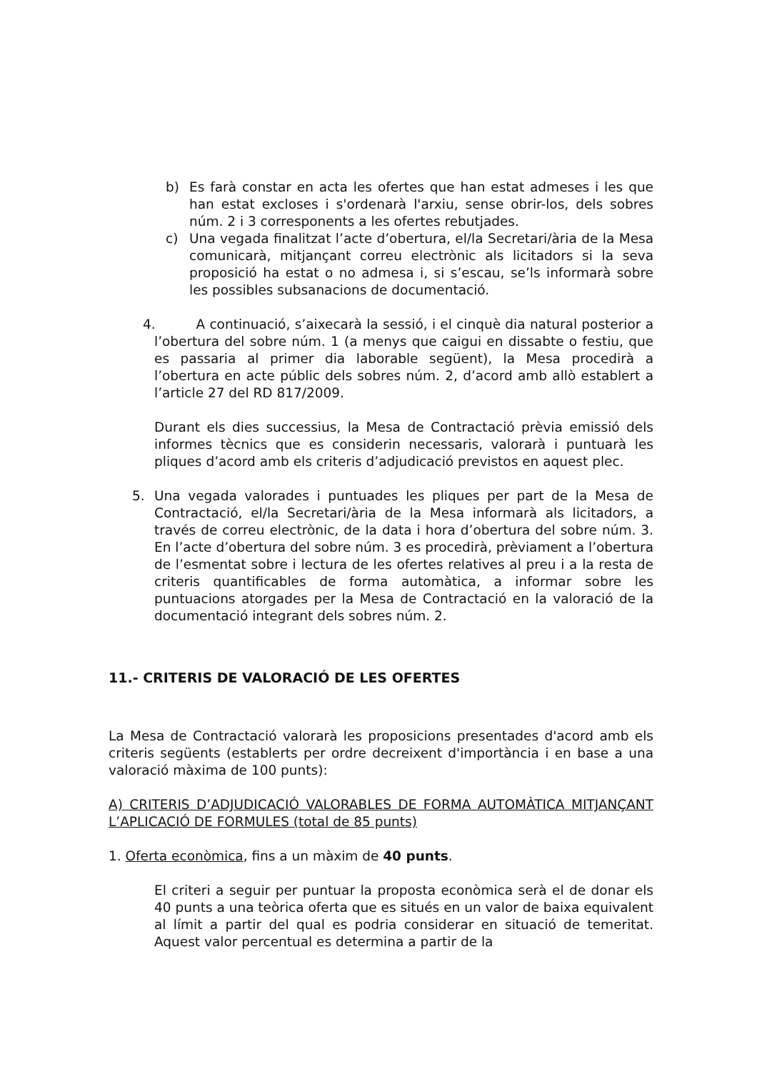b) Es farà constar en acta les ofertes que han estat admeses i les que han estat excloses i s'ordenarà l'arxiu, sense obrir-los, dels sobres núm. 2 i 3 corresponents a les ofertes rebutjades.
c) Una vegada finalitzat l’acte d’obertura, el/la Secretari/ària de la Mesa comunicarà, mitjançant correu electrònic als licitadors si la seva proposició ha estat o no admesa i, si s’escau, se’ls informarà sobre les possibles subsanacions de documentació.
4. A continuació, s’aixecarà la sessió, i el cinquè dia natural posterior a l’obertura del sobre núm. 1 (a menys que caigui en dissabte o festiu, que es passaria al primer dia laborable següent), la Mesa procedirà a l’obertura en acte públic dels sobres núm. 2, d’acord amb allò establert a l’article 27 del RD 817/2009.
Durant els dies successius, la Mesa de Contractació prèvia emissió dels informes tècnics que es considerin necessaris, valorarà i puntuarà les pliques d’acord amb els criteris d’adjudicació previstos en aquest plec.
5. Una vegada valorades i puntuades les pliques per part de la Mesa de Contractació, el/la Secretari/ària de la Mesa informarà als licitadors, a través de correu electrònic, de la data i hora d’obertura del sobre núm. 3. En l’acte d’obertura del sobre núm. 3 es procedirà, prèviament a l’obertura de l’esmentat sobre i lectura de les ofertes relatives al preu i a la resta de criteris quantificables de forma automàtica, a informar sobre les puntuacions atorgades per la Mesa de Contractació en la valoració de la documentació integrant dels sobres núm. 2.
11.- CRITERIS DE VALORACIÓ DE LES OFERTES
La Mesa de Contractació valorarà les proposicions presentades d'acord amb els criteris següents (establerts per ordre decreixent d'importància i en base a una valoració màxima de 100 punts):
A) CRITERIS D’ADJUDICACIÓ VALORABLES DE FORMA AUTOMÀTICA MITJANÇANT L’APLICACIÓ DE FORMULES (total de 85 punts)
1. Oferta econòmica, fins a un màxim de 40 punts.
El criteri a seguir per puntuar la proposta econòmica serà el de donar els 40 punts a una teòrica oferta que es situés en un valor de baixa equivalent al límit a partir del qual es podria considerar en situació de temeritat. Aquest valor percentual es determina a partir de la